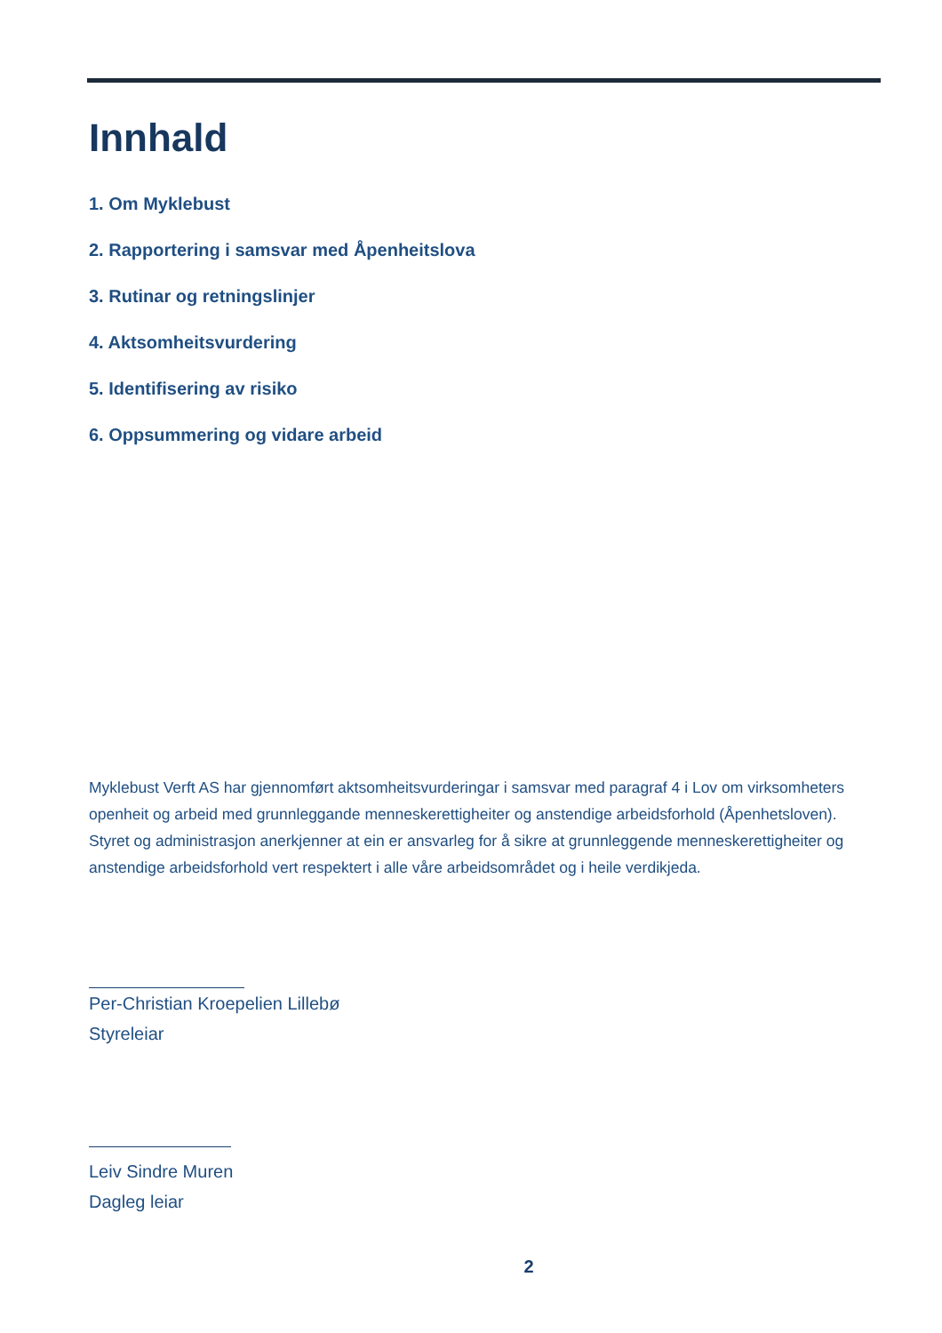Innhald
1. Om Myklebust
2. Rapportering i samsvar med Åpenheitslova
3. Rutinar og retningslinjer
4. Aktsomheitsvurdering
5. Identifisering av risiko
6. Oppsummering og vidare arbeid
Myklebust Verft AS har gjennomført aktsomheitsvurderingar i samsvar med paragraf 4 i Lov om virksomheters openheit og arbeid med grunnleggande menneskerettigheiter og anstendige arbeidsforhold (Åpenhetsloven). Styret og administrasjon anerkjenner at ein er ansvarleg for å sikre at grunnleggende menneskerettigheiter og anstendige arbeidsforhold vert respektert i alle våre arbeidsområdet og i heile verdikjeda.
Per-Christian Kroepelien Lillebø
Styreleiar
Leiv Sindre Muren
Dagleg leiar
2